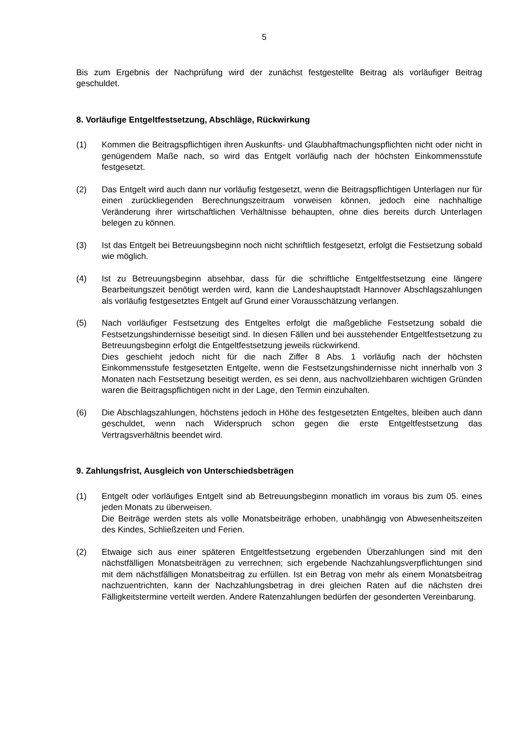5
Bis zum Ergebnis der Nachprüfung wird der zunächst festgestellte Beitrag als vorläufiger Beitrag geschuldet.
8. Vorläufige Entgeltfestsetzung, Abschläge, Rückwirkung
(1) Kommen die Beitragspflichtigen ihren Auskunfts- und Glaubhaftmachungspflichten nicht oder nicht in genügendem Maße nach, so wird das Entgelt vorläufig nach der höchsten Einkommensstufe festgesetzt.
(2) Das Entgelt wird auch dann nur vorläufig festgesetzt, wenn die Beitragspflichtigen Unterlagen nur für einen zurückliegenden Berechnungszeitraum vorweisen können, jedoch eine nachhaltige Veränderung ihrer wirtschaftlichen Verhältnisse behaupten, ohne dies bereits durch Unterlagen belegen zu können.
(3) Ist das Entgelt bei Betreuungsbeginn noch nicht schriftlich festgesetzt, erfolgt die Festsetzung sobald wie möglich.
(4) Ist zu Betreuungsbeginn absehbar, dass für die schriftliche Entgeltfestsetzung eine längere Bearbeitungszeit benötigt werden wird, kann die Landeshauptstadt Hannover Abschlagszahlungen als vorläufig festgesetztes Entgelt auf Grund einer Vorausschätzung verlangen.
(5) Nach vorläufiger Festsetzung des Entgeltes erfolgt die maßgebliche Festsetzung sobald die Festsetzungshindernisse beseitigt sind. In diesen Fällen und bei ausstehender Entgeltfestsetzung zu Betreuungsbeginn erfolgt die Entgeltfestsetzung jeweils rückwirkend.
Dies geschieht jedoch nicht für die nach Ziffer 8 Abs. 1 vorläufig nach der höchsten Einkommensstufe festgesetzten Entgelte, wenn die Festsetzungshindernisse nicht innerhalb von 3 Monaten nach Festsetzung beseitigt werden, es sei denn, aus nachvollziehbaren wichtigen Gründen waren die Beitragspflichtigen nicht in der Lage, den Termin einzuhalten.
(6) Die Abschlagszahlungen, höchstens jedoch in Höhe des festgesetzten Entgeltes, bleiben auch dann geschuldet, wenn nach Widerspruch schon gegen die erste Entgeltfestsetzung das Vertragsverhältnis beendet wird.
9. Zahlungsfrist, Ausgleich von Unterschiedsbeträgen
(1) Entgelt oder vorläufiges Entgelt sind ab Betreuungsbeginn monatlich im voraus bis zum 05. eines jeden Monats zu überweisen.
Die Beiträge werden stets als volle Monatsbeiträge erhoben, unabhängig von Abwesenheitszeiten des Kindes, Schließzeiten und Ferien.
(2) Etwaige sich aus einer späteren Entgeltfestsetzung ergebenden Überzahlungen sind mit den nächstfälligen Monatsbeiträgen zu verrechnen; sich ergebende Nachzahlungsverpflichtungen sind mit dem nächstfälligen Monatsbeitrag zu erfüllen. Ist ein Betrag von mehr als einem Monatsbeitrag nachzuentrichten, kann der Nachzahlungsbetrag in drei gleichen Raten auf die nächsten drei Fälligkeitstermine verteilt werden. Andere Ratenzahlungen bedürfen der gesonderten Vereinbarung.